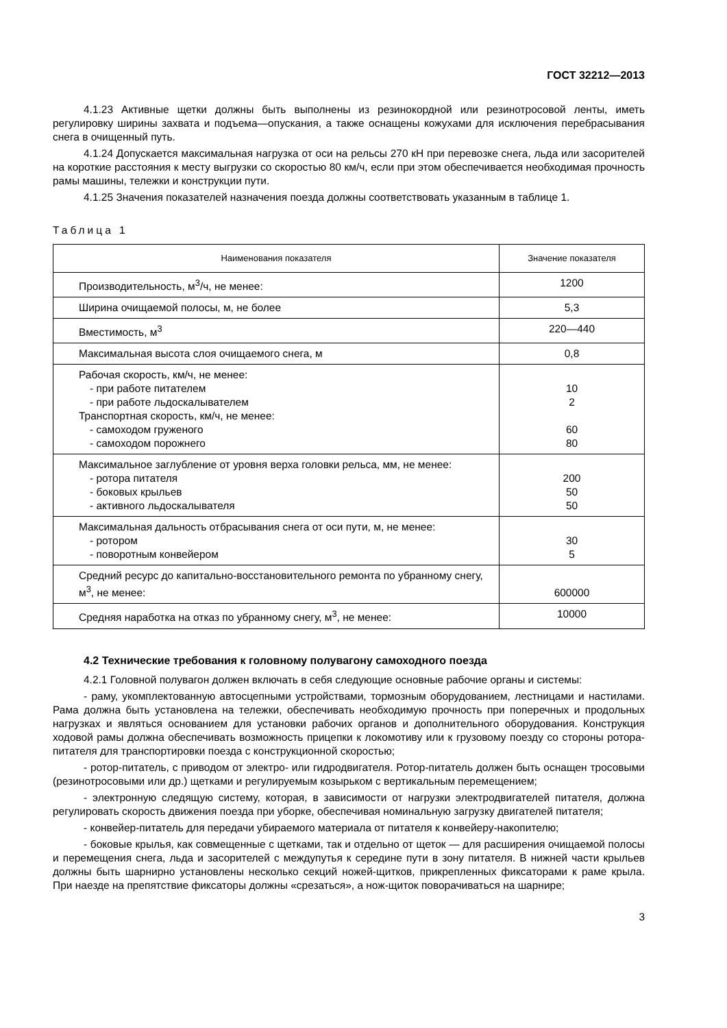ГОСТ 32212—2013
4.1.23 Активные щетки должны быть выполнены из резинокордной или резинотросовой ленты, иметь регулировку ширины захвата и подъема—опускания, а также оснащены кожухами для исключения перебрасывания снега в очищенный путь.
4.1.24 Допускается максимальная нагрузка от оси на рельсы 270 кН при перевозке снега, льда или засорителей на короткие расстояния к месту выгрузки со скоростью 80 км/ч, если при этом обеспечивается необходимая прочность рамы машины, тележки и конструкции пути.
4.1.25 Значения показателей назначения поезда должны соответствовать указанным в таблице 1.
Таблица 1
| Наименования показателя | Значение показателя |
| --- | --- |
| Производительность, м<sup>3</sup>/ч, не менее: | 1200 |
| Ширина очищаемой полосы, м, не более | 5,3 |
| Вместимость, м<sup>3</sup> | 220—440 |
| Максимальная высота слоя очищаемого снега, м | 0,8 |
| Рабочая скорость, км/ч, не менее: - при работе питателем - при работе льдоскалывателем Транспортная скорость, км/ч, не менее: - самоходом груженого - самоходом порожнего | 10 2 60 80 |
| Максимальное заглубление от уровня верха головки рельса, мм, не менее: - ротора питателя - боковых крыльев - активного льдоскалывателя | 200 50 50 |
| Максимальная дальность отбрасывания снега от оси пути, м, не менее: - ротором - поворотным конвейером | 30 5 |
| Средний ресурс до капитально-восстановительного ремонта по убранному снегу, м<sup>3</sup>, не менее: | 600000 |
| Средняя наработка на отказ по убранному снегу, м<sup>3</sup>, не менее: | 10000 |
4.2 Технические требования к головному полувагону самоходного поезда
4.2.1 Головной полувагон должен включать в себя следующие основные рабочие органы и системы:
- раму, укомплектованную автосцепными устройствами, тормозным оборудованием, лестницами и настилами. Рама должна быть установлена на тележки, обеспечивать необходимую прочность при поперечных и продольных нагрузках и являться основанием для установки рабочих органов и дополнительного оборудования. Конструкция ходовой рамы должна обеспечивать возможность прицепки к локомотиву или к грузовому поезду со стороны ротора-питателя для транспортировки поезда с конструкционной скоростью;
- ротор-питатель, с приводом от электро- или гидродвигателя. Ротор-питатель должен быть оснащен тросовыми (резинотросовыми или др.) щетками и регулируемым козырьком с вертикальным перемещением;
- электронную следящую систему, которая, в зависимости от нагрузки электродвигателей питателя, должна регулировать скорость движения поезда при уборке, обеспечивая номинальную загрузку двигателей питателя;
- конвейер-питатель для передачи убираемого материала от питателя к конвейеру-накопителю;
- боковые крылья, как совмещенные с щетками, так и отдельно от щеток — для расширения очищаемой полосы и перемещения снега, льда и засорителей с междупутья к середине пути в зону питателя. В нижней части крыльев должны быть шарнирно установлены несколько секций ножей-щитков, прикрепленных фиксаторами к раме крыла. При наезде на препятствие фиксаторы должны «срезаться», а нож-щиток поворачиваться на шарнире;
3